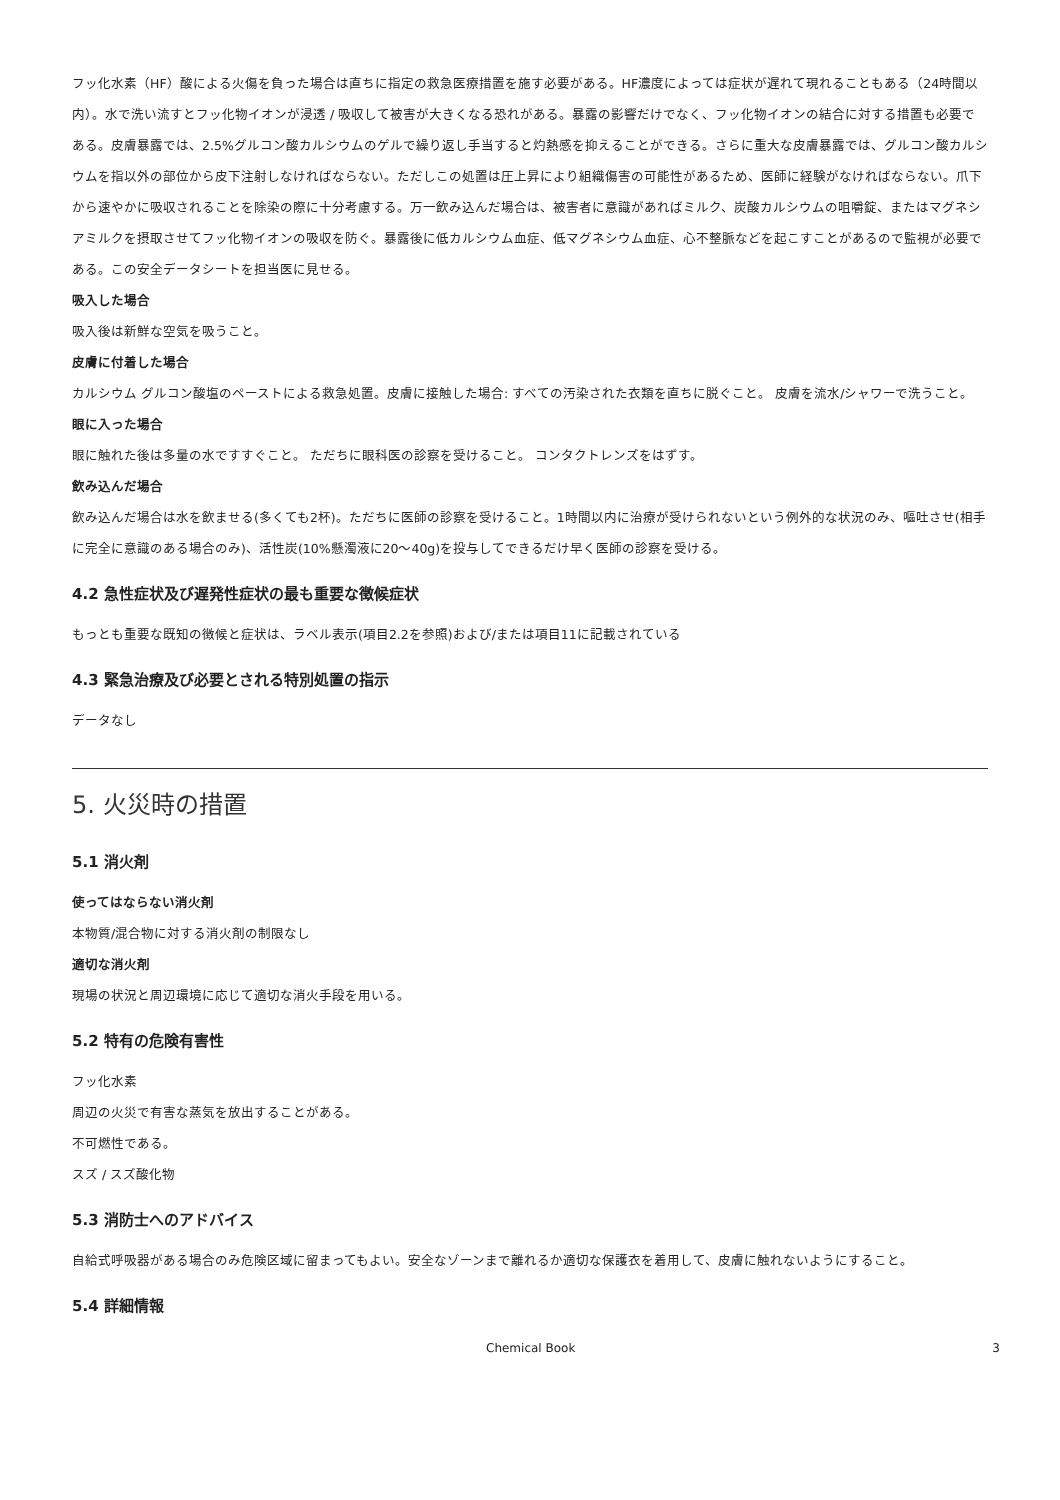フッ化水素（HF）酸による火傷を負った場合は直ちに指定の救急医療措置を施す必要がある。HF濃度によっては症状が遅れて現れることもある（24時間以内）。水で洗い流すとフッ化物イオンが浸透 / 吸収して被害が大きくなる恐れがある。暴露の影響だけでなく、フッ化物イオンの結合に対する措置も必要である。皮膚暴露では、2.5%グルコン酸カルシウムのゲルで繰り返し手当すると灼熱感を抑えることができる。さらに重大な皮膚暴露では、グルコン酸カルシウムを指以外の部位から皮下注射しなければならない。ただしこの処置は圧上昇により組織傷害の可能性があるため、医師に経験がなければならない。爪下から速やかに吸収されることを除染の際に十分考慮する。万一飲み込んだ場合は、被害者に意識があればミルク、炭酸カルシウムの咀嚼錠、またはマグネシアミルクを摂取させてフッ化物イオンの吸収を防ぐ。暴露後に低カルシウム血症、低マグネシウム血症、心不整脈などを起こすことがあるので監視が必要である。この安全データシートを担当医に見せる。
吸入した場合
吸入後は新鮮な空気を吸うこと。
皮膚に付着した場合
カルシウム グルコン酸塩のペーストによる救急処置。皮膚に接触した場合: すべての汚染された衣類を直ちに脱ぐこと。 皮膚を流水/シャワーで洗うこと。
眼に入った場合
眼に触れた後は多量の水ですすぐこと。 ただちに眼科医の診察を受けること。 コンタクトレンズをはずす。
飲み込んだ場合
飲み込んだ場合は水を飲ませる(多くても2杯)。ただちに医師の診察を受けること。1時間以内に治療が受けられないという例外的な状況のみ、嘔吐させ(相手に完全に意識のある場合のみ)、活性炭(10%懸濁液に20～40g)を投与してできるだけ早く医師の診察を受ける。
4.2 急性症状及び遅発性症状の最も重要な徴候症状
もっとも重要な既知の徴候と症状は、ラベル表示(項目2.2を参照)および/または項目11に記載されている
4.3 緊急治療及び必要とされる特別処置の指示
データなし
5. 火災時の措置
5.1 消火剤
使ってはならない消火剤
本物質/混合物に対する消火剤の制限なし
適切な消火剤
現場の状況と周辺環境に応じて適切な消火手段を用いる。
5.2 特有の危険有害性
フッ化水素
周辺の火災で有害な蒸気を放出することがある。
不可燃性である。
スズ / スズ酸化物
5.3 消防士へのアドバイス
自給式呼吸器がある場合のみ危険区域に留まってもよい。安全なゾーンまで離れるか適切な保護衣を着用して、皮膚に触れないようにすること。
5.4 詳細情報
Chemical Book 3